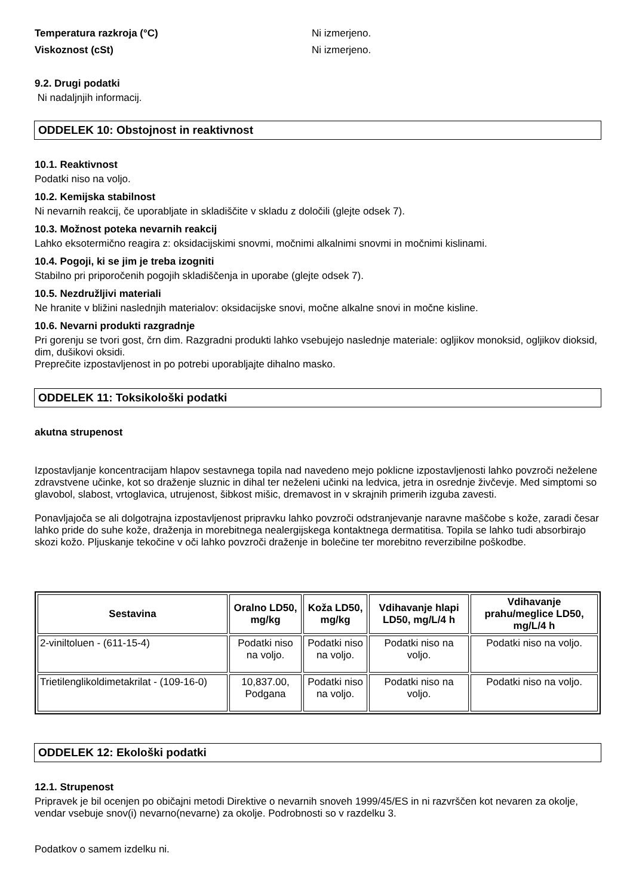Temperatura razkroja (°C) Ni izmerjeno.
Viskoznost (cSt) Ni izmerjeno.
9.2. Drugi podatki
Ni nadaljnjih informacij.
ODDELEK 10: Obstojnost in reaktivnost
10.1. Reaktivnost
Podatki niso na voljo.
10.2. Kemijska stabilnost
Ni nevarnih reakcij, če uporabljate in skladiščite v skladu z določili (glejte odsek 7).
10.3. Možnost poteka nevarnih reakcij
Lahko eksotermično reagira z: oksidacijskimi snovmi, močnimi alkalnimi snovmi in močnimi kislinami.
10.4. Pogoji, ki se jim je treba izogniti
Stabilno pri priporočenih pogojih skladiščenja in uporabe (glejte odsek 7).
10.5. Nezdružljivi materiali
Ne hranite v bližini naslednjih materialov: oksidacijske snovi, močne alkalne snovi in močne kisline.
10.6. Nevarni produkti razgradnje
Pri gorenju se tvori gost, črn dim. Razgradni produkti lahko vsebujejo naslednje materiale: ogljikov monoksid, ogljikov dioksid, dim, dušikovi oksidi.
Preprečite izpostavljenost in po potrebi uporabljajte dihalno masko.
ODDELEK 11: Toksikološki podatki
akutna strupenost
Izpostavljanje koncentracijam hlapov sestavnega topila nad navedeno mejo poklicne izpostavljenosti lahko povzroči neželene zdravstvene učinke, kot so draženje sluznic in dihal ter neželeni učinki na ledvica, jetra in osrednje živčevje. Med simptomi so glavobol, slabost, vrtoglavica, utrujenost, šibkost mišic, dremavost in v skrajnih primerih izguba zavesti.
Ponavljajoča se ali dolgotrajna izpostavljenost pripravku lahko povzroči odstranjevanje naravne maščobe s kože, zaradi česar lahko pride do suhe kože, draženja in morebitnega nealergijskega kontaktnega dermatitisa. Topila se lahko tudi absorbirajo skozi kožo. Pljuskanje tekočine v oči lahko povzroči draženje in bolečine ter morebitno reverzibilne poškodbe.
| Sestavina | Oralno LD50, mg/kg | Koža LD50, mg/kg | Vdihavanje hlapi LD50, mg/L/4 h | Vdihavanje prahu/meglice LD50, mg/L/4 h |
| --- | --- | --- | --- | --- |
| 2-viniltoluen - (611-15-4) | Podatki niso na voljo. | Podatki niso na voljo. | Podatki niso na voljo. | Podatki niso na voljo. |
| Trietilenglikoldimetakrilat - (109-16-0) | 10,837.00, Podgana | Podatki niso na voljo. | Podatki niso na voljo. | Podatki niso na voljo. |
ODDELEK 12: Ekološki podatki
12.1. Strupenost
Pripravek je bil ocenjen po običajni metodi Direktive o nevarnih snoveh 1999/45/ES in ni razvrščen kot nevaren za okolje, vendar vsebuje snov(i) nevarno(nevarne) za okolje. Podrobnosti so v razdelku 3.
Podatkov o samem izdelku ni.